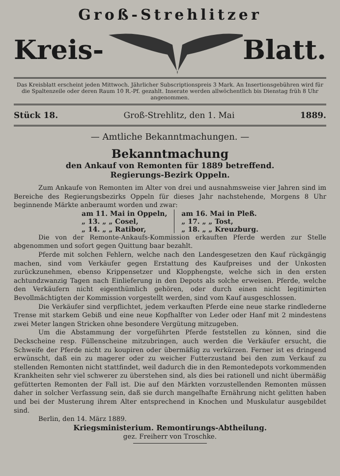Groß-Strehlitzer
Kreis- Blatt.
Das Kreisblatt erscheint jeden Mittwoch. Jährlicher Subscriptionspreis 3 Mark. An Insertionsgebühren wird für die Spaltenzeile oder deren Raum 10 R.-Pf. gezahlt. Inserate werden allwöchentlich bis Dienstag früh 8 Uhr angenommen.
Stück 18. Groß-Strehlitz, den 1. Mai 1889.
— Amtliche Bekanntmachungen. —
Bekanntmachung
den Ankauf von Remonten für 1889 betreffend.
Regierungs-Bezirk Oppeln.
Zum Ankaufe von Remonten im Alter von drei und ausnahmsweise vier Jahren sind im Bereiche des Regierungsbezirks Oppeln für dieses Jahr nachstehende, Morgens 8 Uhr beginnende Märkte anberaumt worden und zwar:
| am 11. Mai in Oppeln, | am 16. Mai in Pleß. |
| „ 13. „ „ Cosel, | „ 17. „ „ Tost, |
| „ 14. „ „ Ratibor, | „ 18. „ „ Kreuzburg. |
Die von der Remonte-Ankaufs-Kommission erkauften Pferde werden zur Stelle abgenommen und sofort gegen Quittung baar bezahlt.
Pferde mit solchen Fehlern, welche nach den Landesgesetzen den Kauf rückgängig machen, sind vom Verkäufer gegen Erstattung des Kaufpreises und der Unkosten zurückzunehmen, ebenso Krippensetzer und Klopphengste, welche sich in den ersten achtundzwanzig Tagen nach Einlieferung in den Depots als solche erweisen. Pferde, welche den Verkäufern nicht eigenthümlich gehören, oder durch einen nicht legitimirten Bevollmächtigten der Kommission vorgestellt werden, sind vom Kauf ausgeschlossen.
Die Verkäufer sind verpflichtet, jedem verkauften Pferde eine neue starke rindlederne Trense mit starkem Gebiß und eine neue Kopfhalfter von Leder oder Hanf mit 2 mindestens zwei Meter langen Stricken ohne besondere Vergütung mitzugeben.
Um die Abstammung der vorgeführten Pferde feststellen zu können, sind die Deckscheine resp. Füllenscheine mitzubringen, auch werden die Verkäufer ersucht, die Schweife der Pferde nicht zu koupiren oder übermäßig zu verkürzen. Ferner ist es dringend erwünscht, daß ein zu magerer oder zu weicher Futterzustand bei den zum Verkauf zu stellenden Remonten nicht stattfindet, weil dadurch die in den Remontedepots vorkommenden Krankheiten sehr viel schwerer zu überstehen sind, als dies bei rationell und nicht übermäßig gefütterten Remonten der Fall ist. Die auf den Märkten vorzustellenden Remonten müssen daher in solcher Verfassung sein, daß sie durch mangelhafte Ernährung nicht gelitten haben und bei der Musterung ihrem Alter entsprechend in Knochen und Muskulatur ausgebildet sind.
Berlin, den 14. März 1889.
Kriegsministerium. Remontirungs-Abtheilung.
gez. Freiherr von Troschke.